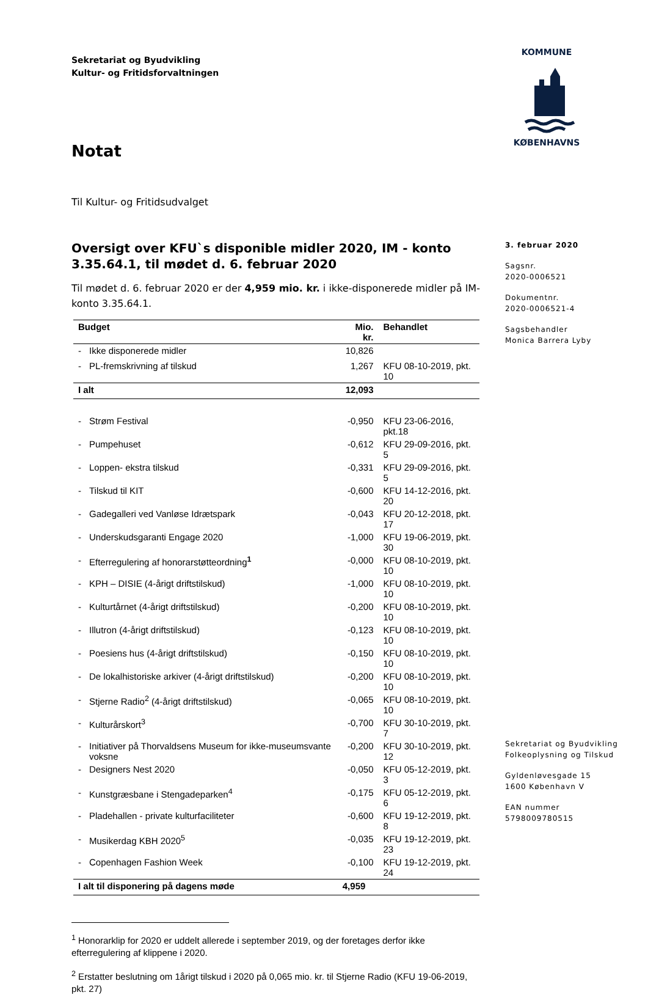Sekretariat og Byudvikling
Kultur- og Fritidsforvaltningen
KOMMUNE
KØBENHAVNS
Notat
3. februar 2020
Sagsnr.
2020-0006521
Dokumentnr.
2020-0006521-4
Sagsbehandler
Monica Barrera Lyby
Til Kultur- og Fritidsudvalget
Oversigt over KFU`s disponible midler 2020, IM - konto 3.35.64.1, til mødet d. 6. februar 2020
Til mødet d. 6. februar 2020 er der 4,959 mio. kr. i ikke-disponerede midler på IM-konto 3.35.64.1.
| Budget | | Mio. kr. | Behandlet |
| --- | --- | --- | --- |
| - | Ikke disponerede midler | 10,826 | |
| - | PL-fremskrivning af tilskud | 1,267 | KFU 08-10-2019, pkt. 10 |
| I alt | | 12,093 | |
| - | Strøm Festival | -0,950 | KFU 23-06-2016, pkt.18 |
| - | Pumpehuset | -0,612 | KFU 29-09-2016, pkt. 5 |
| - | Loppen- ekstra tilskud | -0,331 | KFU 29-09-2016, pkt. 5 |
| - | Tilskud til KIT | -0,600 | KFU 14-12-2016, pkt. 20 |
| - | Gadegalleri ved Vanløse Idrætspark | -0,043 | KFU 20-12-2018, pkt. 17 |
| - | Underskudsgaranti Engage 2020 | -1,000 | KFU 19-06-2019, pkt. 30 |
| - | Efterregulering af honorarstøtteordning<sup>1</sup> | -0,000 | KFU 08-10-2019, pkt. 10 |
| - | KPH – DISIE (4-årigt driftstilskud) | -1,000 | KFU 08-10-2019, pkt. 10 |
| - | Kulturtårnet (4-årigt driftstilskud) | -0,200 | KFU 08-10-2019, pkt. 10 |
| - | Illutron (4-årigt driftstilskud) | -0,123 | KFU 08-10-2019, pkt. 10 |
| - | Poesiens hus (4-årigt driftstilskud) | -0,150 | KFU 08-10-2019, pkt. 10 |
| - | De lokalhistoriske arkiver (4-årigt driftstilskud) | -0,200 | KFU 08-10-2019, pkt. 10 |
| - | Stjerne Radio<sup>2</sup> (4-årigt driftstilskud) | -0,065 | KFU 08-10-2019, pkt. 10 |
| - | Kulturårskort<sup>3</sup> | -0,700 | KFU 30-10-2019, pkt. 7 |
| - | Initiativer på Thorvaldsens Museum for ikke-museumsvante voksne | -0,200 | KFU 30-10-2019, pkt. 12 |
| - | Designers Nest 2020 | -0,050 | KFU 05-12-2019, pkt. 3 |
| - | Kunstgræsbane i Stengadeparken<sup>4</sup> | -0,175 | KFU 05-12-2019, pkt. 6 |
| - | Pladehallen - private kulturfaciliteter | -0,600 | KFU 19-12-2019, pkt. 8 |
| - | Musikerdag KBH 2020<sup>5</sup> | -0,035 | KFU 19-12-2019, pkt. 23 |
| - | Copenhagen Fashion Week | -0,100 | KFU 19-12-2019, pkt. 24 |
| I alt til disponering på dagens møde | | 4,959 | |
<sup>1</sup> Honorarklip for 2020 er uddelt allerede i september 2019, og der foretages derfor ikke efterregulering af klippene i 2020.
<sup>2</sup> Erstatter beslutning om 1årigt tilskud i 2020 på 0,065 mio. kr. til Stjerne Radio (KFU 19-06-2019, pkt. 27)
Sekretariat og Byudvikling
Folkeoplysning og Tilskud
Gyldenløvesgade 15
1600 København V
EAN nummer
5798009780515